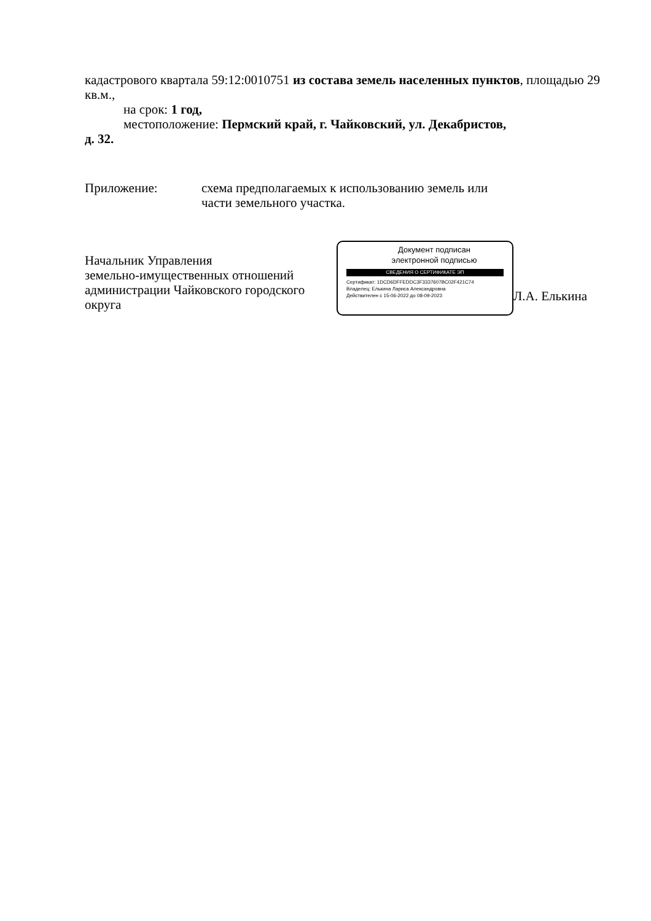кадастрового квартала 59:12:0010751 из состава земель населенных пунктов, площадью 29 кв.м.,
на срок: 1 год,
местоположение: Пермский край, г. Чайковский, ул. Декабристов,
д. 32.
Приложение: схема предполагаемых к использованию земель или
части земельного участка.
Начальник Управления
земельно-имущественных отношений
администрации Чайковского городского округа
Документ подписан
электронной подписью
СВЕДЕНИЯ О СЕРТИФИКАТЕ ЭП
Сертификат: 1DCD6DFFEDDC3F3337607BC02F421C74
Владелец: Елькина Лариса Александровна
Действителен с 15-06-2022 до 08-09-2023
Л.А. Елькина